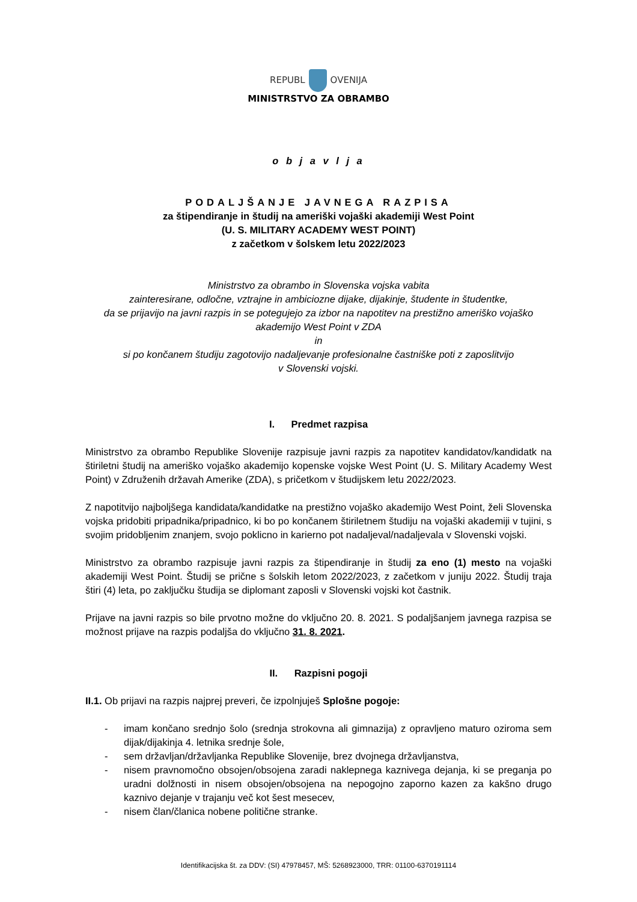REPUBL OVENIJA
MINISTRSTVO ZA OBRAMBO
o b j a v l j a
PODALJŠANJE JAVNEGA RAZPISA
za štipendiranje in študij na ameriški vojaški akademiji West Point
(U. S. MILITARY ACADEMY WEST POINT)
z začetkom v šolskem letu 2022/2023
Ministrstvo za obrambo in Slovenska vojska vabita
zainteresirane, odločne, vztrajne in ambiciozne dijake, dijakinje, študente in študentke,
da se prijavijo na javni razpis in se potegujejo za izbor na napotitev na prestižno ameriško vojaško akademijo West Point v ZDA
in
si po končanem študiju zagotovijo nadaljevanje profesionalne častniške poti z zaposlitvijo
v Slovenski vojski.
I. Predmet razpisa
Ministrstvo za obrambo Republike Slovenije razpisuje javni razpis za napotitev kandidatov/kandidatk na štiriletni študij na ameriško vojaško akademijo kopenske vojske West Point (U. S. Military Academy West Point) v Združenih državah Amerike (ZDA), s pričetkom v študijskem letu 2022/2023.
Z napotitvijo najboljšega kandidata/kandidatke na prestižno vojaško akademijo West Point, želi Slovenska vojska pridobiti pripadnika/pripadnico, ki bo po končanem štiriletnem študiju na vojaški akademiji v tujini, s svojim pridobljenim znanjem, svojo poklicno in karierno pot nadaljeval/nadaljevala v Slovenski vojski.
Ministrstvo za obrambo razpisuje javni razpis za štipendiranje in študij za eno (1) mesto na vojaški akademiji West Point. Študij se prične s šolskih letom 2022/2023, z začetkom v juniju 2022. Študij traja štiri (4) leta, po zaključku študija se diplomant zaposli v Slovenski vojski kot častnik.
Prijave na javni razpis so bile prvotno možne do vključno 20. 8. 2021. S podaljšanjem javnega razpisa se možnost prijave na razpis podaljša do vključno 31. 8. 2021.
II. Razpisni pogoji
II.1. Ob prijavi na razpis najprej preveri, če izpolnjuješ Splošne pogoje:
- imam končano srednjo šolo (srednja strokovna ali gimnazija) z opravljeno maturo oziroma sem dijak/dijakinja 4. letnika srednje šole,
- sem državljan/državljanka Republike Slovenije, brez dvojnega državljanstva,
- nisem pravnomočno obsojen/obsojena zaradi naklepnega kaznivega dejanja, ki se preganja po uradni dolžnosti in nisem obsojen/obsojena na nepogojno zaporno kazen za kakšno drugo kaznivo dejanje v trajanju več kot šest mesecev,
- nisem član/članica nobene politične stranke.
Identifikacijska št. za DDV: (SI) 47978457, MŠ: 5268923000, TRR: 01100-6370191114